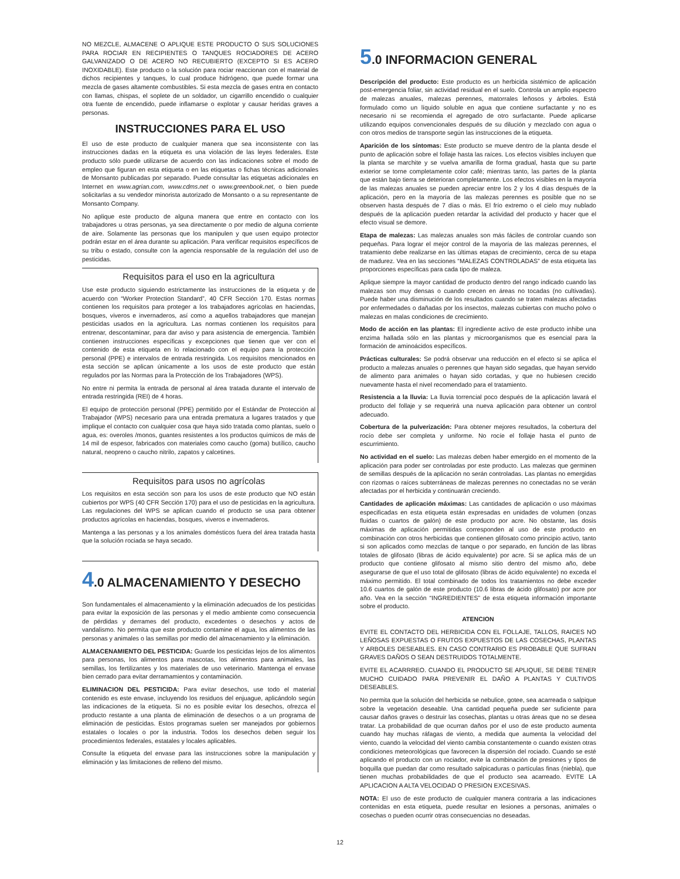NO MEZCLE, ALMACENE O APLIQUE ESTE PRODUCTO O SUS SOLUCIONES PARA ROCIAR EN RECIPIENTES O TANQUES ROCIADORES DE ACERO GALVANIZADO O DE ACERO NO RECUBIERTO (EXCEPTO SI ES ACERO INOXIDABLE). Este producto o la solución para rociar reaccionan con el material de dichos recipientes y tanques, lo cual produce hidrógeno, que puede formar una mezcla de gases altamente combustibles. Si esta mezcla de gases entra en contacto con llamas, chispas, el soplete de un soldador, un cigarrillo encendido o cualquier otra fuente de encendido, puede inflamarse o explotar y causar heridas graves a personas.
INSTRUCCIONES PARA EL USO
El uso de este producto de cualquier manera que sea inconsistente con las instrucciones dadas en la etiqueta es una violación de las leyes federales. Este producto sólo puede utilizarse de acuerdo con las indicaciones sobre el modo de empleo que figuran en esta etiqueta o en las etiquetas o fichas técnicas adicionales de Monsanto publicadas por separado. Puede consultar las etiquetas adicionales en Internet en www.agrian.com, www.cdms.net o www.greenbook.net, o bien puede solicitarlas a su vendedor minorista autorizado de Monsanto o a su representante de Monsanto Company.
No aplique este producto de alguna manera que entre en contacto con los trabajadores u otras personas, ya sea directamente o por medio de alguna corriente de aire. Solamente las personas que los manipulen y que usen equipo protector podrán estar en el área durante su aplicación. Para verificar requisitos específicos de su tribu o estado, consulte con la agencia responsable de la regulación del uso de pesticidas.
Requisitos para el uso en la agricultura
Use este producto siguiendo estrictamente las instrucciones de la etiqueta y de acuerdo con “Worker Protection Standard”, 40 CFR Sección 170. Estas normas contienen los requisitos para proteger a los trabajadores agrícolas en haciendas, bosques, viveros e invernaderos, así como a aquellos trabajadores que manejan pesticidas usados en la agricultura. Las normas contienen los requisitos para entrenar, descontaminar, para dar aviso y para asistencia de emergencia. También contienen instrucciones específicas y excepciones que tienen que ver con el contenido de esta etiqueta en lo relacionado con el equipo para la protección personal (PPE) e intervalos de entrada restringida. Los requisitos mencionados en esta sección se aplican únicamente a los usos de este producto que están regulados por las Normas para la Protección de los Trabajadores (WPS).
No entre ni permita la entrada de personal al área tratada durante el intervalo de entrada restringida (REI) de 4 horas.
El equipo de protección personal (PPE) permitido por el Estándar de Protección al Trabajador (WPS) necesario para una entrada prematura a lugares tratados y que implique el contacto con cualquier cosa que haya sido tratada como plantas, suelo o agua, es: overoles /monos, guantes resistentes a los productos químicos de más de 14 mil de espesor, fabricados con materiales como caucho (goma) butílico, caucho natural, neopreno o caucho nitrilo, zapatos y calcetines.
Requisitos para usos no agrícolas
Los requisitos en esta sección son para los usos de este producto que NO están cubiertos por WPS (40 CFR Sección 170) para el uso de pesticidas en la agricultura. Las regulaciones del WPS se aplican cuando el producto se usa para obtener productos agrícolas en haciendas, bosques, viveros e invernaderos.
Mantenga a las personas y a los animales domésticos fuera del área tratada hasta que la solución rociada se haya secado.
4.0 ALMACENAMIENTO Y DESECHO
Son fundamentales el almacenamiento y la eliminación adecuados de los pesticidas para evitar la exposición de las personas y el medio ambiente como consecuencia de pérdidas y derrames del producto, excedentes o desechos y actos de vandalismo. No permita que este producto contamine el agua, los alimentos de las personas y animales o las semillas por medio del almacenamiento y la eliminación.
ALMACENAMIENTO DEL PESTICIDA: Guarde los pesticidas lejos de los alimentos para personas, los alimentos para mascotas, los alimentos para animales, las semillas, los fertilizantes y los materiales de uso veterinario. Mantenga el envase bien cerrado para evitar derramamientos y contaminación.
ELIMINACION DEL PESTICIDA: Para evitar desechos, use todo el material contenido es este envase, incluyendo los residuos del enjuague, aplicándolo según las indicaciones de la etiqueta. Si no es posible evitar los desechos, ofrezca el producto restante a una planta de eliminación de desechos o a un programa de eliminación de pesticidas. Estos programas suelen ser manejados por gobiernos estatales o locales o por la industria. Todos los desechos deben seguir los procedimientos federales, estatales y locales aplicables.
Consulte la etiqueta del envase para las instrucciones sobre la manipulación y eliminación y las limitaciones de relleno del mismo.
5.0 INFORMACION GENERAL
Descripción del producto: Este producto es un herbicida sistémico de aplicación post-emergencia foliar, sin actividad residual en el suelo. Controla un amplio espectro de malezas anuales, malezas perennes, matorrales leñosos y árboles. Está formulado como un líquido soluble en agua que contiene surfactante y no es necesario ni se recomienda el agregado de otro surfactante. Puede aplicarse utilizando equipos convencionales después de su dilución y mezclado con agua o con otros medios de transporte según las instrucciones de la etiqueta.
Aparición de los síntomas: Este producto se mueve dentro de la planta desde el punto de aplicación sobre el follaje hasta las raíces. Los efectos visibles incluyen que la planta se marchite y se vuelva amarilla de forma gradual, hasta que su parte exterior se torne completamente color café; mientras tanto, las partes de la planta que están bajo tierra se deterioran completamente. Los efectos visibles en la mayoría de las malezas anuales se pueden apreciar entre los 2 y los 4 días después de la aplicación, pero en la mayoría de las malezas perennes es posible que no se observen hasta después de 7 días o más. El frío extremo o el cielo muy nublado después de la aplicación pueden retardar la actividad del producto y hacer que el efecto visual se demore.
Etapa de malezas: Las malezas anuales son más fáciles de controlar cuando son pequeñas. Para lograr el mejor control de la mayoría de las malezas perennes, el tratamiento debe realizarse en las últimas etapas de crecimiento, cerca de su etapa de madurez. Vea en las secciones “MALEZAS CONTROLADAS” de esta etiqueta las proporciones específicas para cada tipo de maleza.
Aplique siempre la mayor cantidad de producto dentro del rango indicado cuando las malezas son muy densas o cuando crecen en áreas no tocadas (no cultivadas). Puede haber una disminución de los resultados cuando se traten malezas afectadas por enfermedades o dañadas por los insectos, malezas cubiertas con mucho polvo o malezas en malas condiciones de crecimiento.
Modo de acción en las plantas: El ingrediente activo de este producto inhibe una enzima hallada sólo en las plantas y microorganismos que es esencial para la formación de aminoácidos específicos.
Prácticas culturales: Se podrá observar una reducción en el efecto si se aplica el producto a malezas anuales o perennes que hayan sido segadas, que hayan servido de alimento para animales o hayan sido cortadas, y que no hubiesen crecido nuevamente hasta el nivel recomendado para el tratamiento.
Resistencia a la lluvia: La lluvia torrencial poco después de la aplicación lavará el producto del follaje y se requerirá una nueva aplicación para obtener un control adecuado.
Cobertura de la pulverización: Para obtener mejores resultados, la cobertura del rocío debe ser completa y uniforme. No rocíe el follaje hasta el punto de escurrimiento.
No actividad en el suelo: Las malezas deben haber emergido en el momento de la aplicación para poder ser controladas por este producto. Las malezas que germinen de semillas después de la aplicación no serán controladas. Las plantas no emergidas con rizomas o raíces subterráneas de malezas perennes no conectadas no se verán afectadas por el herbicida y continuarán creciendo.
Cantidades de aplicación máximas: Las cantidades de aplicación o uso máximas especificadas en esta etiqueta están expresadas en unidades de volumen (onzas fluidas o cuartos de galón) de este producto por acre. No obstante, las dosis máximas de aplicación permitidas corresponden al uso de este producto en combinación con otros herbicidas que contienen glifosato como principio activo, tanto si son aplicados como mezclas de tanque o por separado, en función de las libras totales de glifosato (libras de ácido equivalente) por acre. Si se aplica más de un producto que contiene glifosato al mismo sitio dentro del mismo año, debe asegurarse de que el uso total de glifosato (libras de ácido equivalente) no exceda el máximo permitido. El total combinado de todos los tratamientos no debe exceder 10.6 cuartos de galón de este producto (10.6 libras de ácido glifosato) por acre por año. Vea en la sección “INGREDIENTES” de esta etiqueta información importante sobre el producto.
ATENCION
EVITE EL CONTACTO DEL HERBICIDA CON EL FOLLAJE, TALLOS, RAICES NO LEÑOSAS EXPUESTAS O FRUTOS EXPUESTOS DE LAS COSECHAS, PLANTAS Y ARBOLES DESEABLES. EN CASO CONTRARIO ES PROBABLE QUE SUFRAN GRAVES DAÑOS O SEAN DESTRUIDOS TOTALMENTE.
EVITE EL ACARRREO. CUANDO EL PRODUCTO SE APLIQUE, SE DEBE TENER MUCHO CUIDADO PARA PREVENIR EL DAÑO A PLANTAS Y CULTIVOS DESEABLES.
No permita que la solución del herbicida se nebulice, gotee, sea acarreada o salpique sobre la vegetación deseable. Una cantidad pequeña puede ser suficiente para causar daños graves o destruir las cosechas, plantas u otras áreas que no se desea tratar. La probabilidad de que ocurran daños por el uso de este producto aumenta cuando hay muchas ráfagas de viento, a medida que aumenta la velocidad del viento, cuando la velocidad del viento cambia constantemente o cuando existen otras condiciones meteorológicas que favorecen la dispersión del rociado. Cuando se esté aplicando el producto con un rociador, evite la combinación de presiones y tipos de boquilla que puedan dar como resultado salpicaduras o partículas finas (niebla), que tienen muchas probabilidades de que el producto sea acarreado. EVITE LA APLICACION A ALTA VELOCIDAD O PRESION EXCESIVAS.
NOTA: El uso de este producto de cualquier manera contraria a las indicaciones contenidas en esta etiqueta, puede resultar en lesiones a personas, animales o cosechas o pueden ocurrir otras consecuencias no deseadas.
12